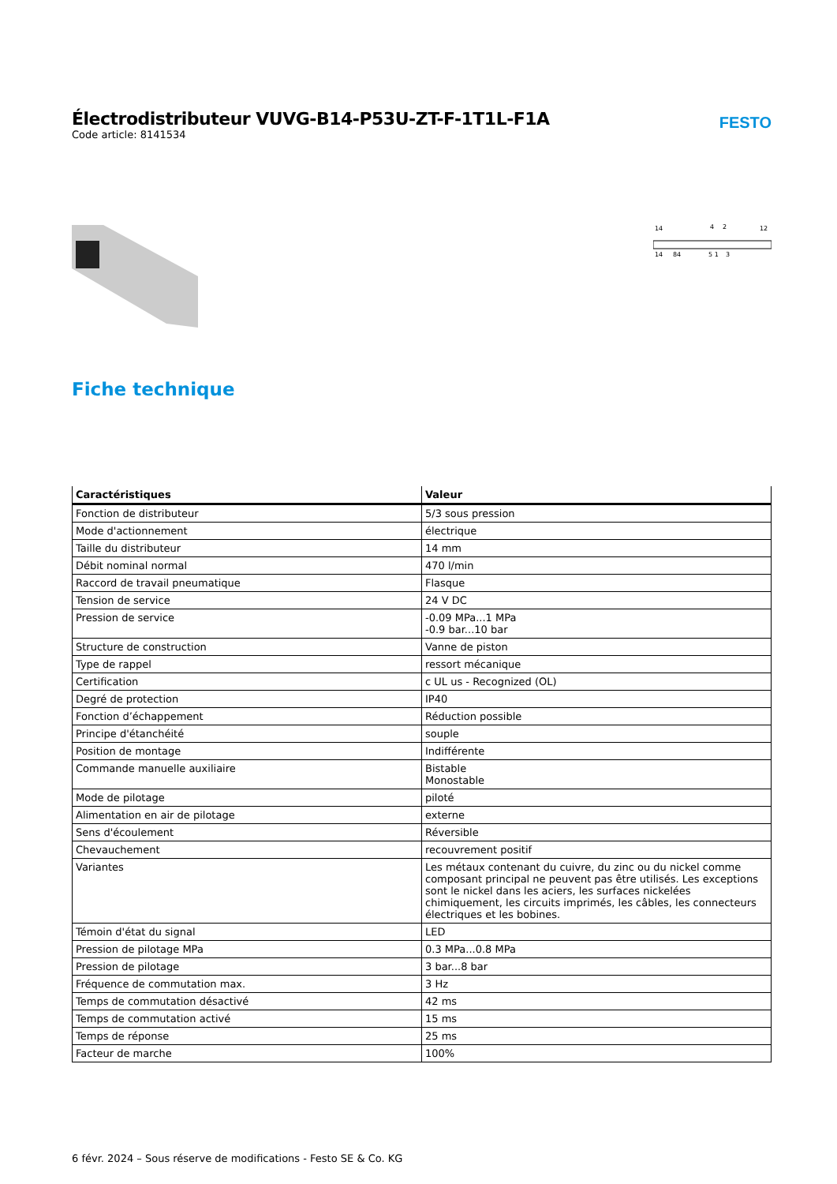Électrodistributeur VUVG-B14-P53U-ZT-F-1T1L-F1A
Code article: 8141534
FESTO
14
4
2
12
14
84
5 1
3
Fiche technique
| Caractéristiques | Valeur |
| --- | --- |
| Fonction de distributeur | 5/3 sous pression |
| Mode d'actionnement | électrique |
| Taille du distributeur | 14 mm |
| Débit nominal normal | 470 l/min |
| Raccord de travail pneumatique | Flasque |
| Tension de service | 24 V DC |
| Pression de service | -0.09 MPa...1 MPa -0.9 bar...10 bar |
| Structure de construction | Vanne de piston |
| Type de rappel | ressort mécanique |
| Certification | c UL us - Recognized (OL) |
| Degré de protection | IP40 |
| Fonction d’échappement | Réduction possible |
| Principe d'étanchéité | souple |
| Position de montage | Indifférente |
| Commande manuelle auxiliaire | Bistable Monostable |
| Mode de pilotage | piloté |
| Alimentation en air de pilotage | externe |
| Sens d'écoulement | Réversible |
| Chevauchement | recouvrement positif |
| Variantes | Les métaux contenant du cuivre, du zinc ou du nickel comme composant principal ne peuvent pas être utilisés. Les exceptions sont le nickel dans les aciers, les surfaces nickelées chimiquement, les circuits imprimés, les câbles, les connecteurs électriques et les bobines. |
| Témoin d'état du signal | LED |
| Pression de pilotage MPa | 0.3 MPa...0.8 MPa |
| Pression de pilotage | 3 bar...8 bar |
| Fréquence de commutation max. | 3 Hz |
| Temps de commutation désactivé | 42 ms |
| Temps de commutation activé | 15 ms |
| Temps de réponse | 25 ms |
| Facteur de marche | 100% |
6 févr. 2024 – Sous réserve de modifications - Festo SE & Co. KG